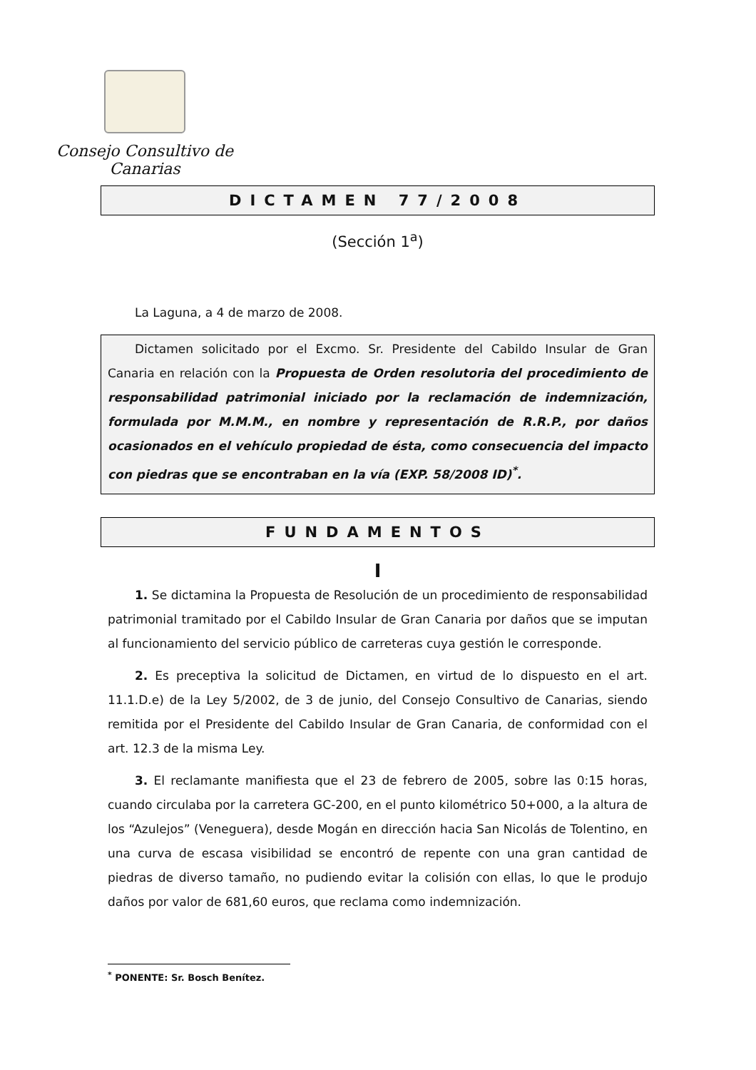Consejo Consultivo de Canarias
DICTAMEN 77/2008
(Sección 1<sup>a</sup>)
La Laguna, a 4 de marzo de 2008.
Dictamen solicitado por el Excmo. Sr. Presidente del Cabildo Insular de Gran Canaria en relación con la Propuesta de Orden resolutoria del procedimiento de responsabilidad patrimonial iniciado por la reclamación de indemnización, formulada por M.M.M., en nombre y representación de R.R.P., por daños ocasionados en el vehículo propiedad de ésta, como consecuencia del impacto con piedras que se encontraban en la vía (EXP. 58/2008 ID)<sup>*</sup>.
FUNDAMENTOS
I
1. Se dictamina la Propuesta de Resolución de un procedimiento de responsabilidad patrimonial tramitado por el Cabildo Insular de Gran Canaria por daños que se imputan al funcionamiento del servicio público de carreteras cuya gestión le corresponde.
2. Es preceptiva la solicitud de Dictamen, en virtud de lo dispuesto en el art. 11.1.D.e) de la Ley 5/2002, de 3 de junio, del Consejo Consultivo de Canarias, siendo remitida por el Presidente del Cabildo Insular de Gran Canaria, de conformidad con el art. 12.3 de la misma Ley.
3. El reclamante manifiesta que el 23 de febrero de 2005, sobre las 0:15 horas, cuando circulaba por la carretera GC-200, en el punto kilométrico 50+000, a la altura de los “Azulejos” (Veneguera), desde Mogán en dirección hacia San Nicolás de Tolentino, en una curva de escasa visibilidad se encontró de repente con una gran cantidad de piedras de diverso tamaño, no pudiendo evitar la colisión con ellas, lo que le produjo daños por valor de 681,60 euros, que reclama como indemnización.
<sup>*</sup> PONENTE: Sr. Bosch Benítez.